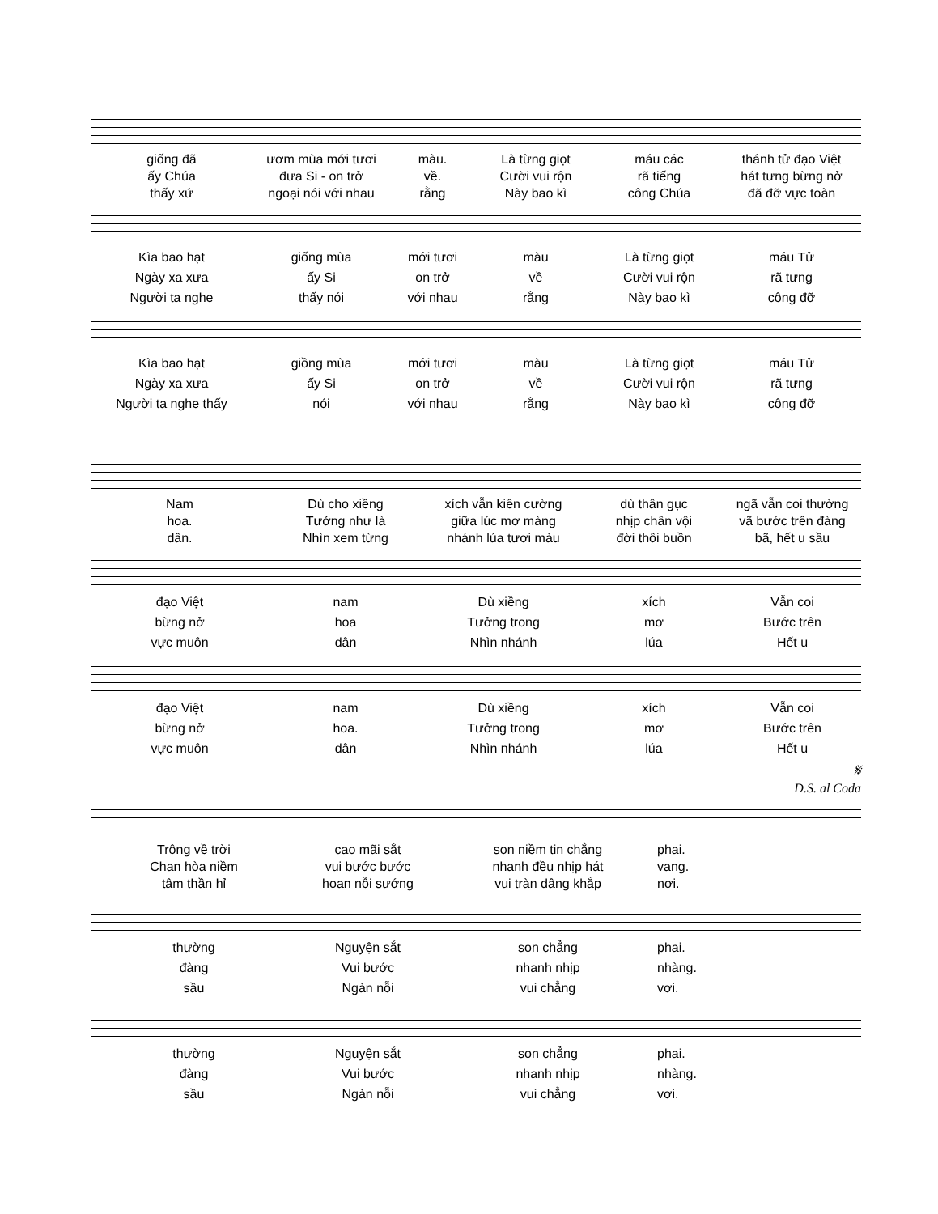giống đã
ươm mùa mới tươi
màu.
Là từng giọt
máu các
thánh tử đạo Việt
ấy Chúa
đưa Si - on trở
về.
Cười vui rộn
rã tiếng
hát tưng bừng nở
thấy xứ
ngoại nói với nhau
rằng
Này bao kì
công Chúa
đã đỡ vực toàn
Kìa bao hạt
giống mùa
mới tươi
màu
Là từng giọt
máu Tử
Ngày xa xưa
ấy Si
on trở
về
Cười vui rộn
rã tưng
Người ta nghe
thấy nói
với nhau
rằng
Này bao kì
công đỡ
Kìa bao hạt
giồng mùa
mới tươi
màu
Là từng giọt
máu Tử
Ngày xa xưa
ấy Si
on trở
về
Cười vui rộn
rã tưng
Người ta nghe thấy
nói
với nhau
rằng
Này bao kì
công đỡ
Nam
Dù cho xiềng
xích vẫn kiên cường
dù thân gục
ngã vẫn coi thường
hoa.
Tưởng như là
giữa lúc mơ màng
nhịp chân vội
vã bước trên đàng
dân.
Nhìn xem từng
nhánh lúa tươi màu
đời thôi buồn
bã, hết u sầu
đạo Việt
nam
Dù xiềng
xích
Vẫn coi
bừng nở
hoa
Tưởng trong
mơ
Bước trên
vực muôn
dân
Nhìn nhánh
lúa
Hết u
đạo Việt
nam
Dù xiềng
xích
Vẫn coi
bừng nở
hoa.
Tưởng trong
mơ
Bước trên
vực muôn
dân
Nhìn nhánh
lúa
Hết u
𝄋
D.S. al Coda
Trông về trời
cao mãi sắt
son niềm tin chẳng
phai.
Chan hòa niềm
vui bước bước
nhanh đều nhịp hát
vang.
tâm thần hỉ
hoan nỗi sướng
vui tràn dâng khắp
nơi.
thường
Nguyện sắt
son chẳng
phai.
đàng
Vui bước
nhanh nhịp
nhàng.
sầu
Ngàn nỗi
vui chẳng
vơi.
thường
Nguyện sắt
son chẳng
phai.
đàng
Vui bước
nhanh nhịp
nhàng.
sầu
Ngàn nỗi
vui chẳng
vơi.